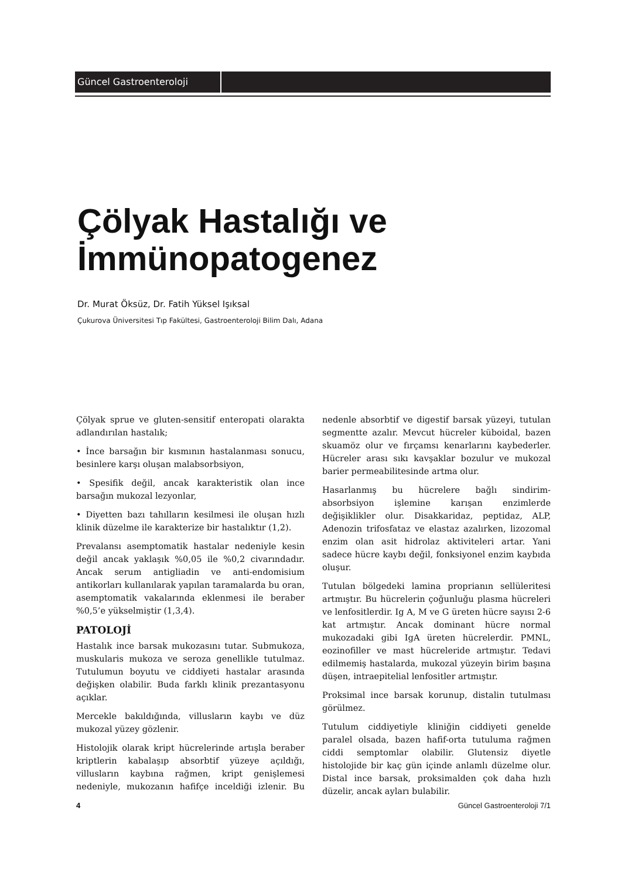Güncel Gastroenteroloji
Çölyak Hastalığı ve
İmmünopatogenez
Dr. Murat Öksüz, Dr. Fatih Yüksel Işıksal
Çukurova Üniversitesi Tıp Fakültesi, Gastroenteroloji Bilim Dalı, Adana
Çölyak sprue ve gluten-sensitif enteropati olarakta adlandırılan hastalık;
• İnce barsağın bir kısmının hastalanması sonucu, besinlere karşı oluşan malabsorbsiyon,
• Spesifik değil, ancak karakteristik olan ince barsağın mukozal lezyonlar,
• Diyetten bazı tahılların kesilmesi ile oluşan hızlı klinik düzelme ile karakterize bir hastalıktır (1,2).
Prevalansı asemptomatik hastalar nedeniyle kesin değil ancak yaklaşık %0,05 ile %0,2 civarındadır. Ancak serum antigliadin ve anti-endomisium antikorları kullanılarak yapılan taramalarda bu oran, asemptomatik vakalarında eklenmesi ile beraber %0,5’e yükselmiştir (1,3,4).
PATOLOJİ
Hastalık ince barsak mukozasını tutar. Submukoza, muskularis mukoza ve seroza genellikle tutulmaz. Tutulumun boyutu ve ciddiyeti hastalar arasında değişken olabilir. Buda farklı klinik prezantasyonu açıklar.
Mercekle bakıldığında, villusların kaybı ve düz mukozal yüzey gözlenir.
Histolojik olarak kript hücrelerinde artışla beraber kriptlerin kabalaşıp absorbtif yüzeye açıldığı, villusların kaybına rağmen, kript genişlemesi nedeniyle, mukozanın hafifçe inceldiği izlenir. Bu nedenle absorbtif ve digestif barsak yüzeyi, tutulan segmentte azalır. Mevcut hücreler küboidal, bazen skuamöz olur ve fırçamsı kenarlarını kaybederler. Hücreler arası sıkı kavşaklar bozulur ve mukozal barier permeabilitesinde artma olur.
Hasarlanmış bu hücrelere bağlı sindirim-absorbsiyon işlemine karışan enzimlerde değişiklikler olur. Disakkaridaz, peptidaz, ALP, Adenozin trifosfataz ve elastaz azalırken, lizozomal enzim olan asit hidrolaz aktiviteleri artar. Yani sadece hücre kaybı değil, fonksiyonel enzim kaybıda oluşur.
Tutulan bölgedeki lamina proprianın sellüleritesi artmıştır. Bu hücrelerin çoğunluğu plasma hücreleri ve lenfositlerdir. Ig A, M ve G üreten hücre sayısı 2-6 kat artmıştır. Ancak dominant hücre normal mukozadaki gibi IgA üreten hücrelerdir. PMNL, eozinofiller ve mast hücreleride artmıştır. Tedavi edilmemiş hastalarda, mukozal yüzeyin birim başına düşen, intraepitelial lenfositler artmıştır.
Proksimal ince barsak korunup, distalin tutulması görülmez.
Tutulum ciddiyetiyle kliniğin ciddiyeti genelde paralel olsada, bazen hafif-orta tutuluma rağmen ciddi semptomlar olabilir. Glutensiz diyetle histolojide bir kaç gün içinde anlamlı düzelme olur. Distal ince barsak, proksimalden çok daha hızlı düzelir, ancak ayları bulabilir.
4 Güncel Gastroenteroloji 7/1